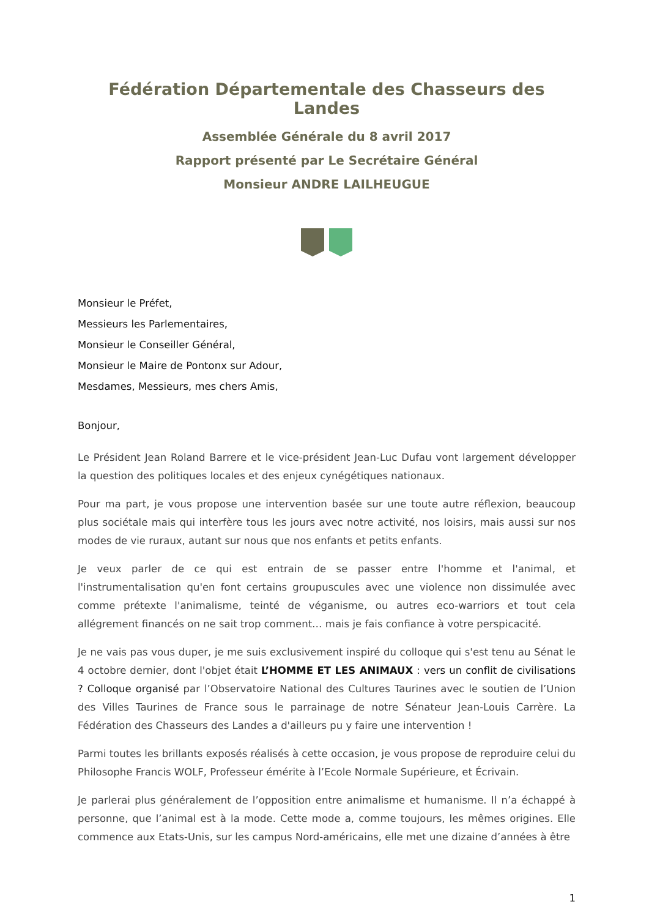Fédération Départementale des Chasseurs des Landes
Assemblée Générale du 8 avril 2017
Rapport présenté par Le Secrétaire Général
Monsieur ANDRE LAILHEUGUE
Monsieur le Préfet,
Messieurs les Parlementaires,
Monsieur le Conseiller Général,
Monsieur le Maire de Pontonx sur Adour,
Mesdames, Messieurs, mes chers Amis,
Bonjour,
Le Président Jean Roland Barrere et le vice-président Jean-Luc Dufau vont largement développer la question des politiques locales et des enjeux cynégétiques nationaux.
Pour ma part, je vous propose une intervention basée sur une toute autre réflexion, beaucoup plus sociétale mais qui interfère tous les jours avec notre activité, nos loisirs, mais aussi sur nos modes de vie ruraux, autant sur nous que nos enfants et petits enfants.
Je veux parler de ce qui est entrain de se passer entre l'homme et l'animal, et l'instrumentalisation qu'en font certains groupuscules avec une violence non dissimulée avec comme prétexte l'animalisme, teinté de véganisme, ou autres eco-warriors et tout cela allégrement financés on ne sait trop comment… mais je fais confiance à votre perspicacité.
Je ne vais pas vous duper, je me suis exclusivement inspiré du colloque qui s'est tenu au Sénat le 4 octobre dernier, dont l'objet était L’HOMME ET LES ANIMAUX : vers un conflit de civilisations ? Colloque organisé par l’Observatoire National des Cultures Taurines avec le soutien de l’Union des Villes Taurines de France sous le parrainage de notre Sénateur Jean-Louis Carrère. La Fédération des Chasseurs des Landes a d'ailleurs pu y faire une intervention !
Parmi toutes les brillants exposés réalisés à cette occasion, je vous propose de reproduire celui du Philosophe Francis WOLF, Professeur émérite à l’Ecole Normale Supérieure, et Écrivain.
Je parlerai plus généralement de l’opposition entre animalisme et humanisme. Il n’a échappé à personne, que l’animal est à la mode. Cette mode a, comme toujours, les mêmes origines. Elle commence aux Etats-Unis, sur les campus Nord-américains, elle met une dizaine d’années à être
1